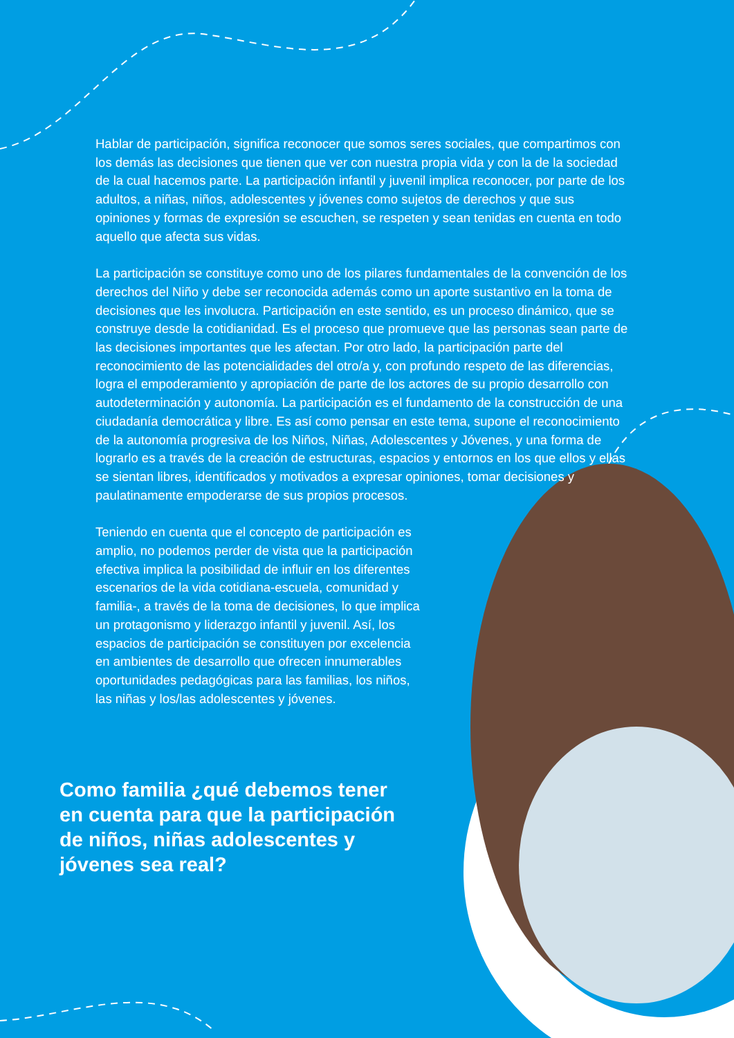Hablar de participación, significa reconocer que somos seres sociales, que compartimos con los demás las decisiones que tienen que ver con nuestra propia vida y con la de la sociedad de la cual hacemos parte. La participación infantil y juvenil implica reconocer, por parte de los adultos, a niñas, niños, adolescentes y jóvenes como sujetos de derechos y que sus opiniones y formas de expresión se escuchen, se respeten y sean tenidas en cuenta en todo aquello que afecta sus vidas.
La participación se constituye como uno de los pilares fundamentales de la convención de los derechos del Niño y debe ser reconocida además como un aporte sustantivo en la toma de decisiones que les involucra. Participación en este sentido, es un proceso dinámico, que se construye desde la cotidianidad. Es el proceso que promueve que las personas sean parte de las decisiones importantes que les afectan. Por otro lado, la participación parte del reconocimiento de las potencialidades del otro/a y, con profundo respeto de las diferencias, logra el empoderamiento y apropiación de parte de los actores de su propio desarrollo con autodeterminación y autonomía. La participación es el fundamento de la construcción de una ciudadanía democrática y libre. Es así como pensar en este tema, supone el reconocimiento de la autonomía progresiva de los Niños, Niñas, Adolescentes y Jóvenes, y una forma de lograrlo es a través de la creación de estructuras, espacios y entornos en los que ellos y ellas se sientan libres, identificados y motivados a expresar opiniones, tomar decisiones y paulatinamente empoderarse de sus propios procesos.
Teniendo en cuenta que el concepto de participación es amplio, no podemos perder de vista que la participación efectiva implica la posibilidad de influir en los diferentes escenarios de la vida cotidiana-escuela, comunidad y familia-, a través de la toma de decisiones, lo que implica un protagonismo y liderazgo infantil y juvenil. Así, los espacios de participación se constituyen por excelencia en ambientes de desarrollo que ofrecen innumerables oportunidades pedagógicas para las familias, los niños, las niñas y los/las adolescentes y jóvenes.
Como familia ¿qué debemos tener en cuenta para que la participación de niños, niñas adolescentes y jóvenes sea real?